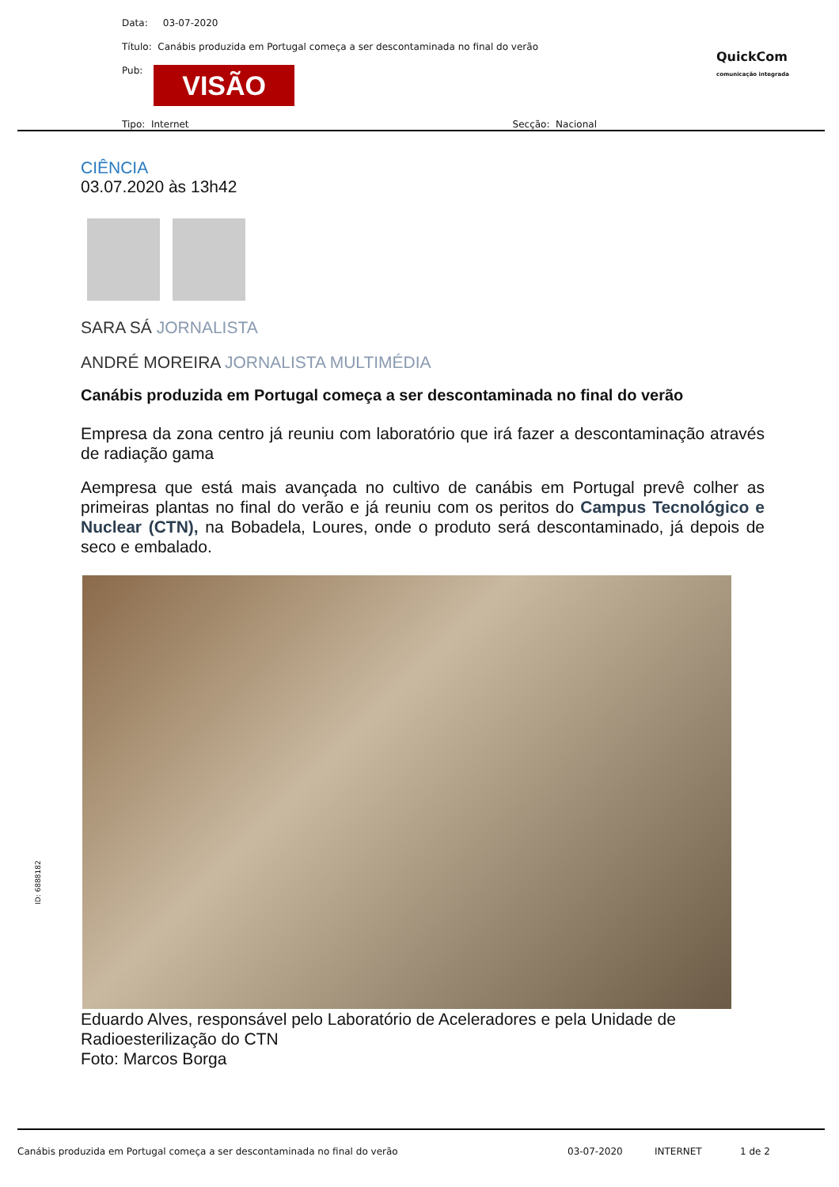Data: 03-07-2020
Título: Canábis produzida em Portugal começa a ser descontaminada no final do verão
Pub: VISÃO
Tipo: Internet Secção: Nacional
QuickCom
comunicação integrada
CIÊNCIA
03.07.2020 às 13h42
SARA SÁ JORNALISTA
ANDRÉ MOREIRA JORNALISTA MULTIMÉDIA
Canábis produzida em Portugal começa a ser descontaminada no final do verão
Empresa da zona centro já reuniu com laboratório que irá fazer a descontaminação através de radiação gama
Aempresa que está mais avançada no cultivo de canábis em Portugal prevê colher as primeiras plantas no final do verão e já reuniu com os peritos do Campus Tecnológico e Nuclear (CTN), na Bobadela, Loures, onde o produto será descontaminado, já depois de seco e embalado.
Eduardo Alves, responsável pelo Laboratório de Aceleradores e pela Unidade de Radioesterilização do CTN
Foto: Marcos Borga
ID: 6888182
Canábis produzida em Portugal começa a ser descontaminada no final do verão 03-07-2020 INTERNET 1 de 2